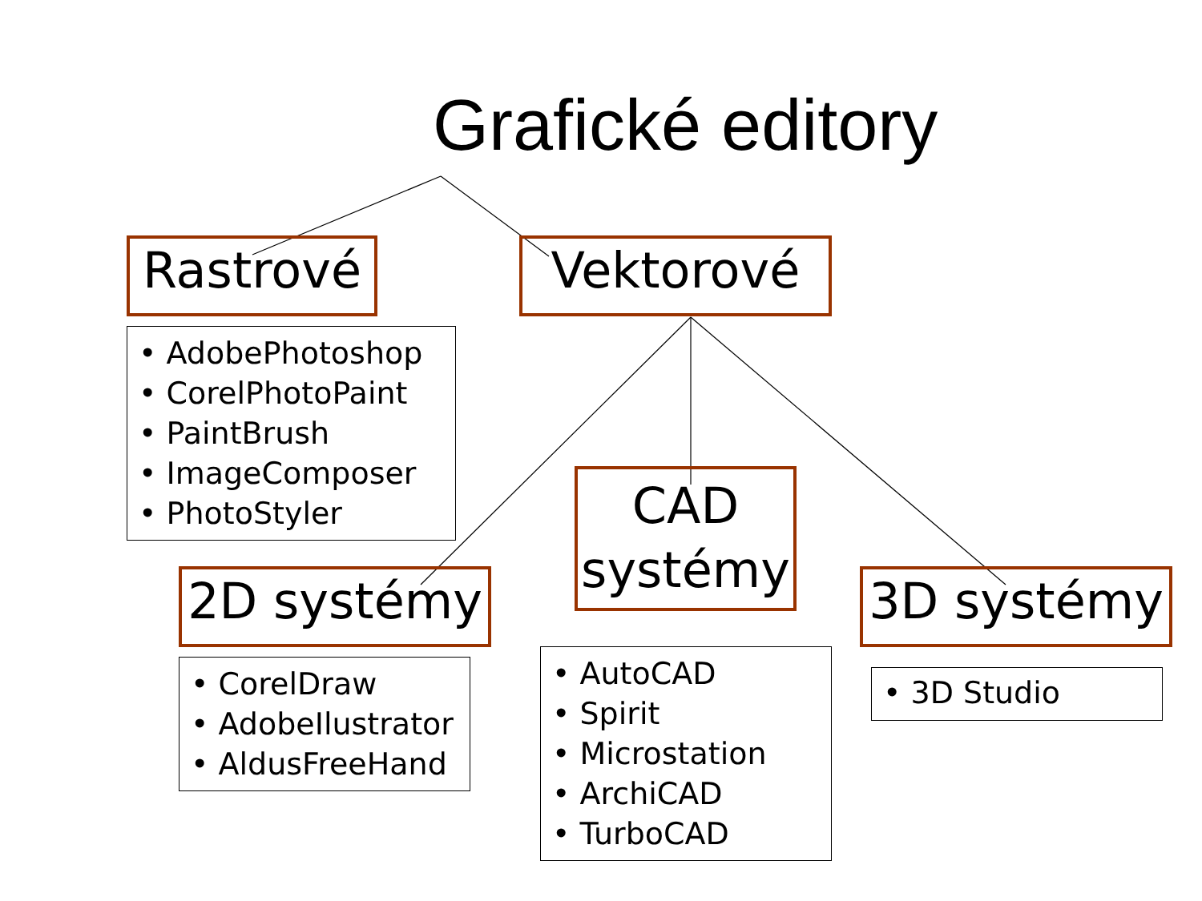Grafické editory
Rastrové Vektorové
• AdobePhotoshop
• CorelPhotoPaint
• PaintBrush
• ImageComposer
• PhotoStyler
CAD systémy
2D systémy 3D systémy
• CorelDraw
• AdobeIlustrator
• AldusFreeHand
• AutoCAD
• Spirit
• Microstation
• ArchiCAD
• TurboCAD
• 3D Studio